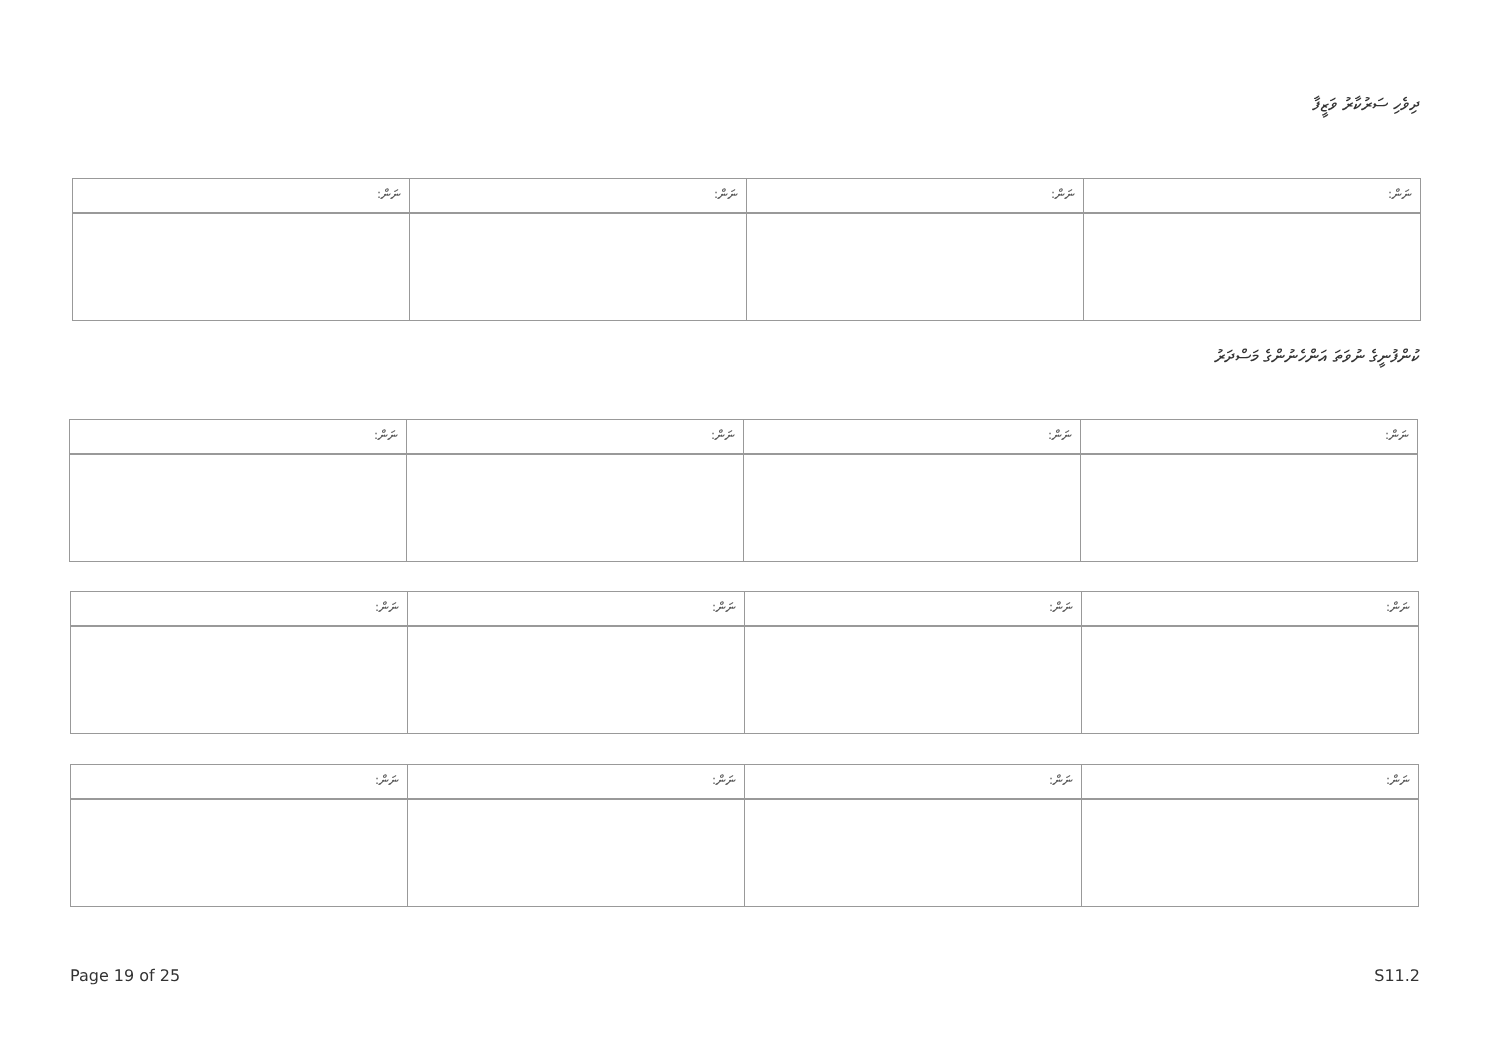ދިވެހި ސަރުކާރު ވަޒީފާ
| ނަން: | ނަން: | ނަން: | ނަން: |
ކުންފުނީގެ ނުވަތަ އަންހެނުންގެ މަސްދަރު
| ނަން: | ނަން: | ނަން: | ނަން: |
| ނަން: | ނަން: | ނަން: | ނަން: |
| ނަން: | ނަން: | ނަން: | ނަން: |
Page 19 of 25 S11.2